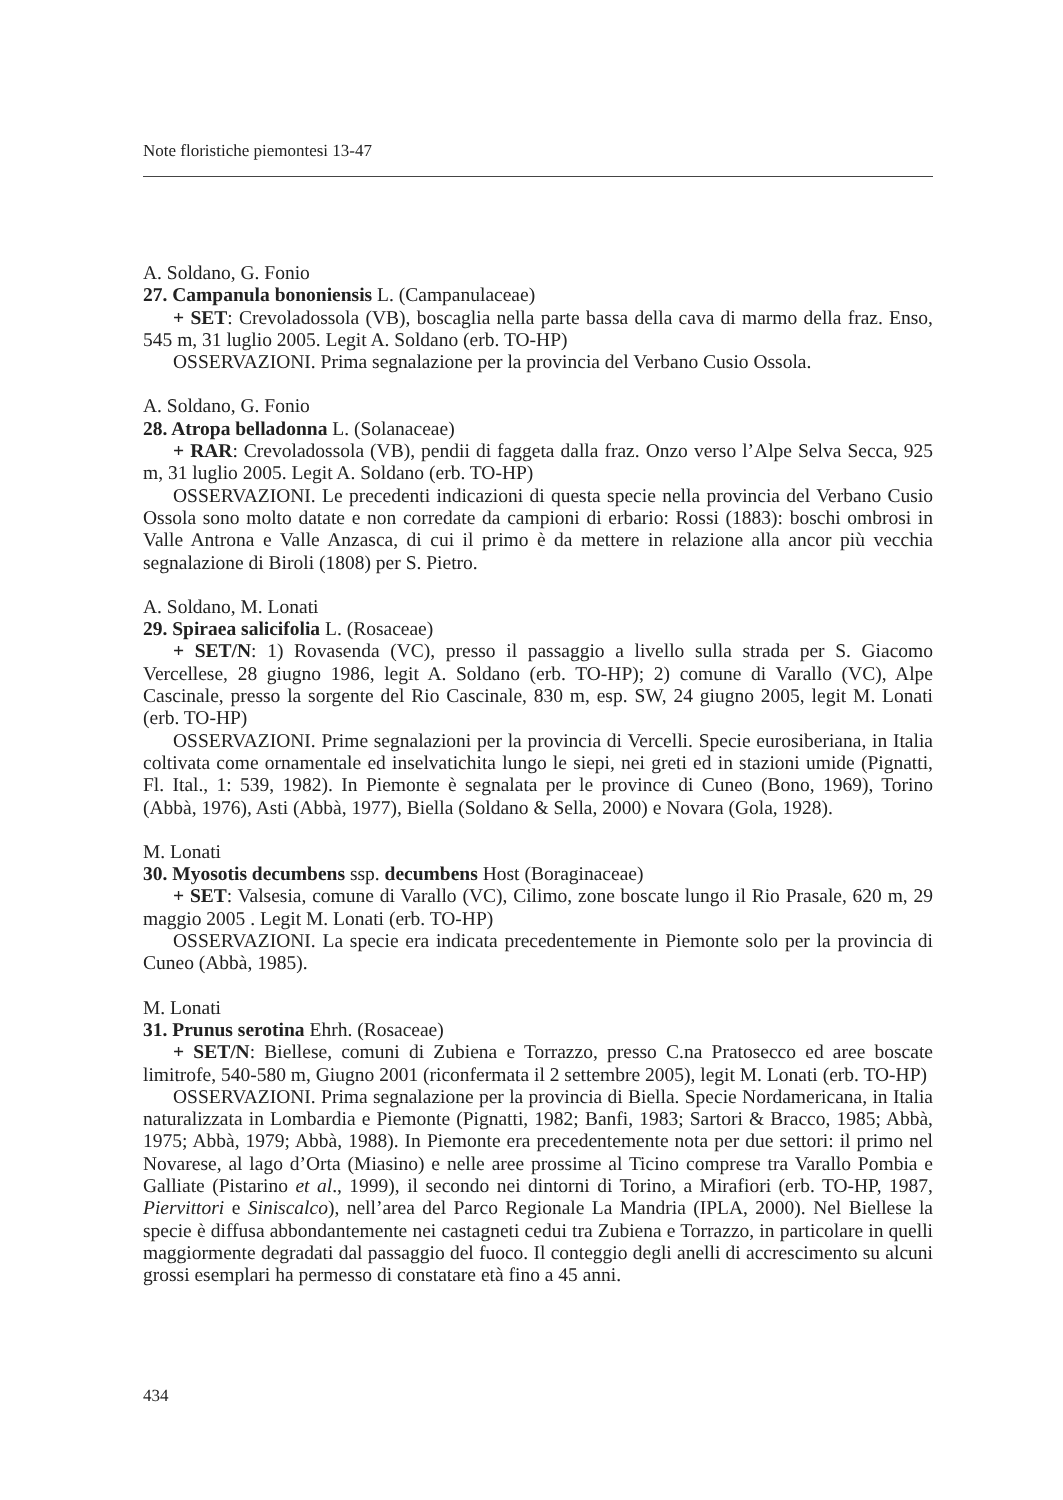Note floristiche piemontesi 13-47
A. Soldano, G. Fonio
27. Campanula bononiensis L. (Campanulaceae)
+ SET: Crevoladossola (VB), boscaglia nella parte bassa della cava di marmo della fraz. Enso, 545 m, 31 luglio 2005. Legit A. Soldano (erb. TO-HP)
OSSERVAZIONI. Prima segnalazione per la provincia del Verbano Cusio Ossola.
A. Soldano, G. Fonio
28. Atropa belladonna L. (Solanaceae)
+ RAR: Crevoladossola (VB), pendii di faggeta dalla fraz. Onzo verso l’Alpe Selva Secca, 925 m, 31 luglio 2005. Legit A. Soldano (erb. TO-HP)
OSSERVAZIONI. Le precedenti indicazioni di questa specie nella provincia del Verbano Cusio Ossola sono molto datate e non corredate da campioni di erbario: Rossi (1883): boschi ombrosi in Valle Antrona e Valle Anzasca, di cui il primo è da mettere in relazione alla ancor più vecchia segnalazione di Biroli (1808) per S. Pietro.
A. Soldano, M. Lonati
29. Spiraea salicifolia L. (Rosaceae)
+ SET/N: 1) Rovasenda (VC), presso il passaggio a livello sulla strada per S. Giacomo Vercellese, 28 giugno 1986, legit A. Soldano (erb. TO-HP); 2) comune di Varallo (VC), Alpe Cascinale, presso la sorgente del Rio Cascinale, 830 m, esp. SW, 24 giugno 2005, legit M. Lonati (erb. TO-HP)
OSSERVAZIONI. Prime segnalazioni per la provincia di Vercelli. Specie eurosiberiana, in Italia coltivata come ornamentale ed inselvatichita lungo le siepi, nei greti ed in stazioni umide (Pignatti, Fl. Ital., 1: 539, 1982). In Piemonte è segnalata per le province di Cuneo (Bono, 1969), Torino (Abbà, 1976), Asti (Abbà, 1977), Biella (Soldano & Sella, 2000) e Novara (Gola, 1928).
M. Lonati
30. Myosotis decumbens ssp. decumbens Host (Boraginaceae)
+ SET: Valsesia, comune di Varallo (VC), Cilimo, zone boscate lungo il Rio Prasale, 620 m, 29 maggio 2005 . Legit M. Lonati (erb. TO-HP)
OSSERVAZIONI. La specie era indicata precedentemente in Piemonte solo per la provincia di Cuneo (Abbà, 1985).
M. Lonati
31. Prunus serotina Ehrh. (Rosaceae)
+ SET/N: Biellese, comuni di Zubiena e Torrazzo, presso C.na Pratosecco ed aree boscate limitrofe, 540-580 m, Giugno 2001 (riconfermata il 2 settembre 2005), legit M. Lonati (erb. TO-HP)
OSSERVAZIONI. Prima segnalazione per la provincia di Biella. Specie Nordamericana, in Italia naturalizzata in Lombardia e Piemonte (Pignatti, 1982; Banfi, 1983; Sartori & Bracco, 1985; Abbà, 1975; Abbà, 1979; Abbà, 1988). In Piemonte era precedentemente nota per due settori: il primo nel Novarese, al lago d’Orta (Miasino) e nelle aree prossime al Ticino comprese tra Varallo Pombia e Galliate (Pistarino et al., 1999), il secondo nei dintorni di Torino, a Mirafiori (erb. TO-HP, 1987, Piervittori e Siniscalco), nell’area del Parco Regionale La Mandria (IPLA, 2000). Nel Biellese la specie è diffusa abbondantemente nei castagneti cedui tra Zubiena e Torrazzo, in particolare in quelli maggiormente degradati dal passaggio del fuoco. Il conteggio degli anelli di accrescimento su alcuni grossi esemplari ha permesso di constatare età fino a 45 anni.
434